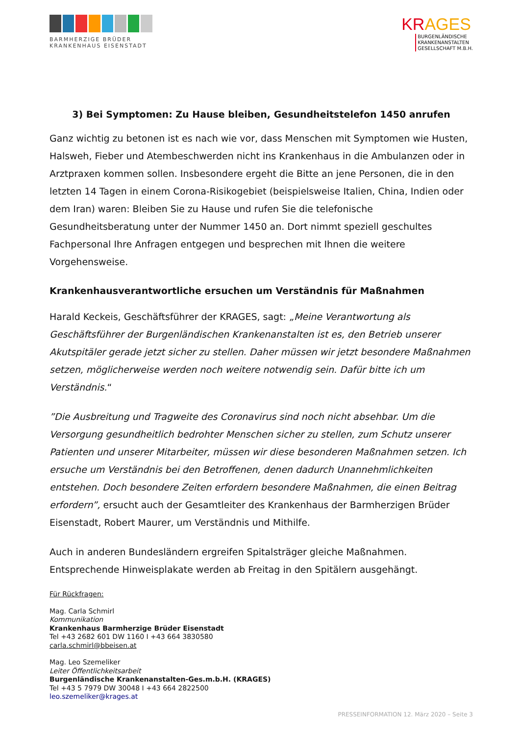BARMHERZIGE BRÜDER
KRANKENHAUS EISENSTADT
KRAGES
BURGENLÄNDISCHE
KRANKENANSTALTEN
GESELLSCHAFT M.B.H.
3) Bei Symptomen: Zu Hause bleiben, Gesundheitstelefon 1450 anrufen
Ganz wichtig zu betonen ist es nach wie vor, dass Menschen mit Symptomen wie Husten, Halsweh, Fieber und Atembeschwerden nicht ins Krankenhaus in die Ambulanzen oder in Arztpraxen kommen sollen. Insbesondere ergeht die Bitte an jene Personen, die in den letzten 14 Tagen in einem Corona-Risikogebiet (beispielsweise Italien, China, Indien oder dem Iran) waren: Bleiben Sie zu Hause und rufen Sie die telefonische Gesundheitsberatung unter der Nummer 1450 an. Dort nimmt speziell geschultes Fachpersonal Ihre Anfragen entgegen und besprechen mit Ihnen die weitere Vorgehensweise.
Krankenhausverantwortliche ersuchen um Verständnis für Maßnahmen
Harald Keckeis, Geschäftsführer der KRAGES, sagt: „Meine Verantwortung als Geschäftsführer der Burgenländischen Krankenanstalten ist es, den Betrieb unserer Akutspitäler gerade jetzt sicher zu stellen. Daher müssen wir jetzt besondere Maßnahmen setzen, möglicherweise werden noch weitere notwendig sein. Dafür bitte ich um Verständnis.“
”Die Ausbreitung und Tragweite des Coronavirus sind noch nicht absehbar. Um die Versorgung gesundheitlich bedrohter Menschen sicher zu stellen, zum Schutz unserer Patienten und unserer Mitarbeiter, müssen wir diese besonderen Maßnahmen setzen. Ich ersuche um Verständnis bei den Betroffenen, denen dadurch Unannehmlichkeiten entstehen. Doch besondere Zeiten erfordern besondere Maßnahmen, die einen Beitrag erfordern”, ersucht auch der Gesamtleiter des Krankenhaus der Barmherzigen Brüder Eisenstadt, Robert Maurer, um Verständnis und Mithilfe.
Auch in anderen Bundesländern ergreifen Spitalsträger gleiche Maßnahmen. Entsprechende Hinweisplakate werden ab Freitag in den Spitälern ausgehängt.
Für Rückfragen:
Mag. Carla Schmirl
Kommunikation
Krankenhaus Barmherzige Brüder Eisenstadt
Tel +43 2682 601 DW 1160 I +43 664 3830580
carla.schmirl@bbeisen.at
Mag. Leo Szemeliker
Leiter Öffentlichkeitsarbeit
Burgenländische Krankenanstalten-Ges.m.b.H. (KRAGES)
Tel +43 5 7979 DW 30048 I +43 664 2822500
leo.szemeliker@krages.at
PRESSEINFORMATION 12. März 2020 – Seite 3